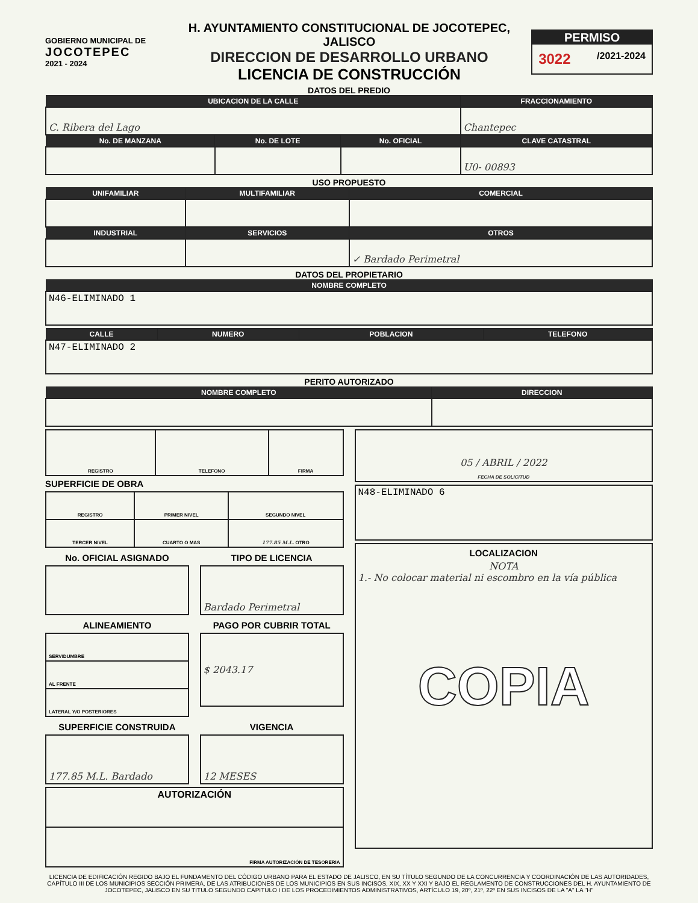GOBIERNO MUNICIPAL DE
JOCOTEPEC
2021 - 2024
H. AYUNTAMIENTO CONSTITUCIONAL DE JOCOTEPEC, JALISCO
DIRECCION DE DESARROLLO URBANO
LICENCIA DE CONSTRUCCIÓN
PERMISO
3022 /2021-2024
DATOS DEL PREDIO
| UBICACION DE LA CALLE | | | FRACCIONAMIENTO |
| --- | --- | --- | --- |
| C. Ribera del Lago | | | Chantepec |
| No. DE MANZANA | No. DE LOTE | No. OFICIAL | CLAVE CATASTRAL |
| | | | U0- 00893 |
USO PROPUESTO
| UNIFAMILIAR | MULTIFAMILIAR | COMERCIAL |
| --- | --- | --- |
| INDUSTRIAL | SERVICIOS | OTROS |
| | | ✓ Bardado Perimetral |
DATOS DEL PROPIETARIO
| NOMBRE COMPLETO |
| --- |
| N46-ELIMINADO 1 |
| CALLE | NUMERO | POBLACION | TELEFONO |
| --- | --- | --- | --- |
| N47-ELIMINADO 2 | | | |
PERITO AUTORIZADO
| NOMBRE COMPLETO | DIRECCION |
| --- | --- |
| REGISTRO | TELEFONO | FIRMA |
SUPERFICIE DE OBRA
| REGISTRO | PRIMER NIVEL | SEGUNDO NIVEL |
| TERCER NIVEL | CUARTO O MAS | 177.85 M.L. OTRO |
No. OFICIAL ASIGNADO TIPO DE LICENCIA
| Bardado Perimetral |
ALINEAMIENTO
| SERVIDUMBRE |
| AL FRENTE |
| LATERAL Y/O POSTERIORES |
PAGO POR CUBRIR TOTAL
| $ 2043.17 |
SUPERFICIE CONSTRUIDA
| 177.85 M.L. Bardado |
VIGENCIA
| 12 MESES |
| AUTORIZACIÓN |
| FIRMA AUTORIZACIÓN DE TESORERIA |
| 05 / ABRIL / 2022 FECHA DE SOLICITUD |
| N48-ELIMINADO 6 |
| LOCALIZACION NOTA 1.- No colocar material ni escombro en la vía pública COPIA |
LICENCIA DE EDIFICACIÓN REGIDO BAJO EL FUNDAMENTO DEL CÓDIGO URBANO PARA EL ESTADO DE JALISCO, EN SU TÍTULO SEGUNDO DE LA CONCURRENCIA Y COORDINACIÓN DE LAS AUTORIDADES, CAPÍTULO III DE LOS MUNICIPIOS SECCIÓN PRIMERA, DE LAS ATRIBUCIONES DE LOS MUNICIPIOS EN SUS INCISOS, XIX, XX Y XXI Y BAJO EL REGLAMENTO DE CONSTRUCCIONES DEL H. AYUNTAMIENTO DE JOCOTEPEC, JALISCO EN SU TITULO SEGUNDO CAPITULO I DE LOS PROCEDIMIENTOS ADMINISTRATIVOS, ARTÍCULO 19, 20º, 21º, 22º EN SUS INCISOS DE LA "A" LA "H"